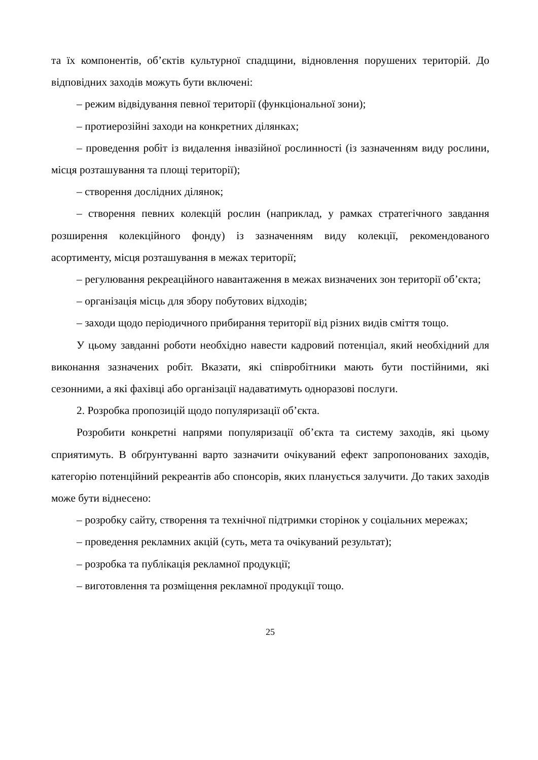та їх компонентів, об’єктів культурної спадщини, відновлення порушених територій. До відповідних заходів можуть бути включені:
– режим відвідування певної території (функціональної зони);
– протиерозійні заходи на конкретних ділянках;
– проведення робіт із видалення інвазійної рослинності (із зазначенням виду рослини, місця розташування та площі території);
– створення дослідних ділянок;
– створення певних колекцій рослин (наприклад, у рамках стратегічного завдання розширення колекційного фонду) із зазначенням виду колекції, рекомендованого асортименту, місця розташування в межах території;
– регулювання рекреаційного навантаження в межах визначених зон території об’єкта;
– організація місць для збору побутових відходів;
– заходи щодо періодичного прибирання території від різних видів сміття тощо.
У цьому завданні роботи необхідно навести кадровий потенціал, який необхідний для виконання зазначених робіт. Вказати, які співробітники мають бути постійними, які сезонними, а які фахівці або організації надаватимуть одноразові послуги.
2. Розробка пропозицій щодо популяризації об’єкта.
Розробити конкретні напрями популяризації об’єкта та систему заходів, які цьому сприятимуть. В обґрунтуванні варто зазначити очікуваний ефект запропонованих заходів, категорію потенційний рекреантів або спонсорів, яких планується залучити. До таких заходів може бути віднесено:
– розробку сайту, створення та технічної підтримки сторінок у соціальних мережах;
– проведення рекламних акцій (суть, мета та очікуваний результат);
– розробка та публікація рекламної продукції;
– виготовлення та розміщення рекламної продукції тощо.
25